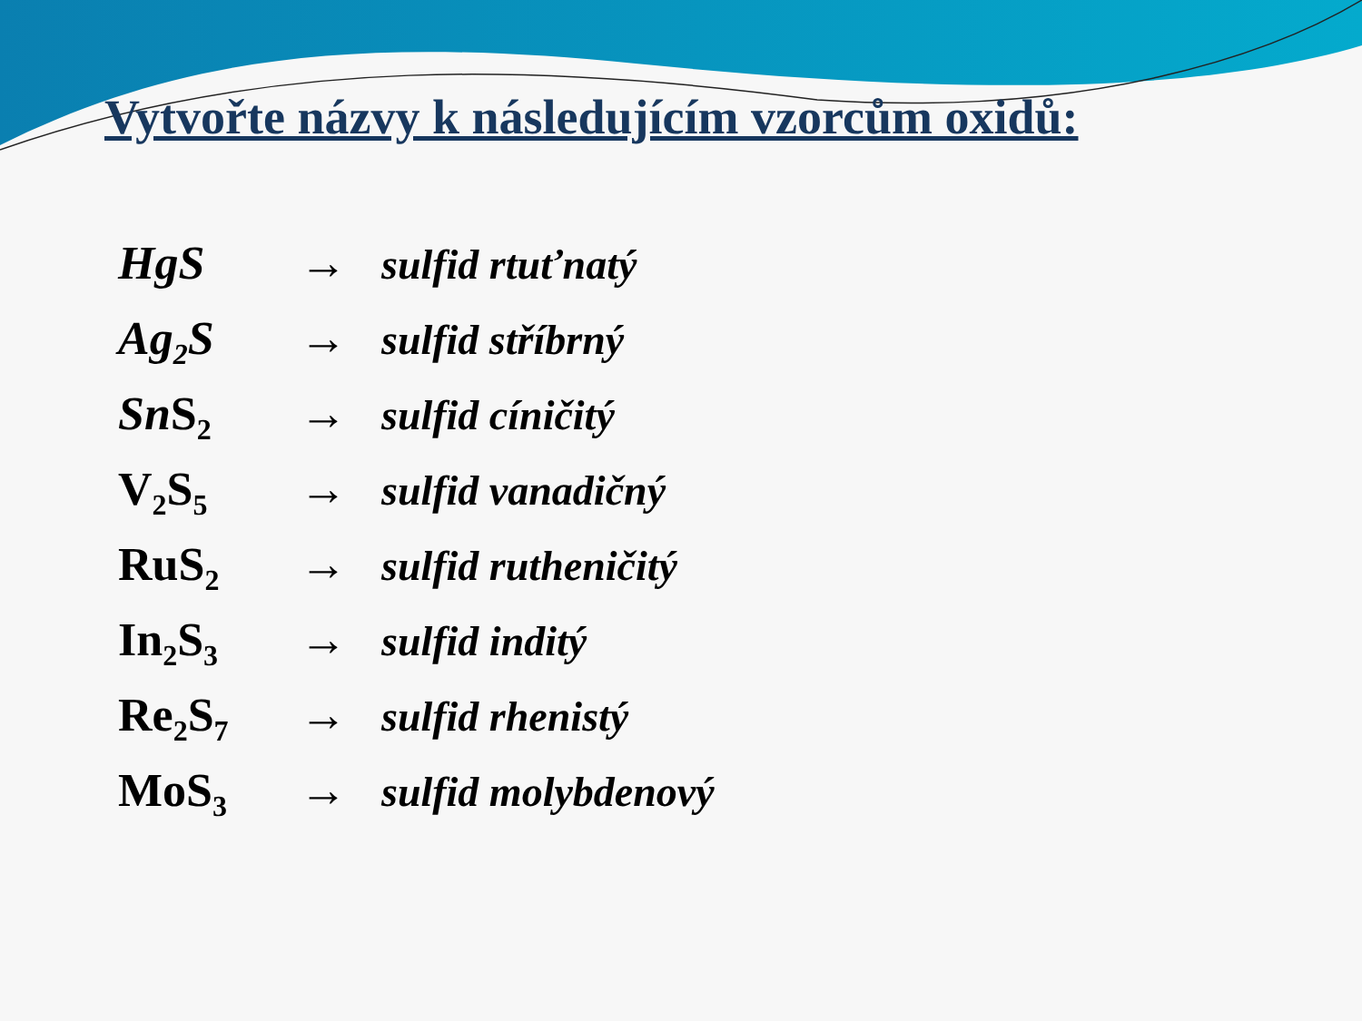Vytvořte názvy k následujícím vzorcům oxidů:
HgS → sulfid rtuťnatý
Ag<sub>2</sub>S → sulfid stříbrný
Sn S<sub>2</sub> → sulfid cíničitý
V<sub>2</sub>S<sub>5</sub> → sulfid vanadičný
RuS<sub>2</sub> → sulfid rutheničitý
In<sub>2</sub>S<sub>3</sub> → sulfid inditý
Re<sub>2</sub>S<sub>7</sub> → sulfid rhenistý
MoS<sub>3</sub> → sulfid molybdenový